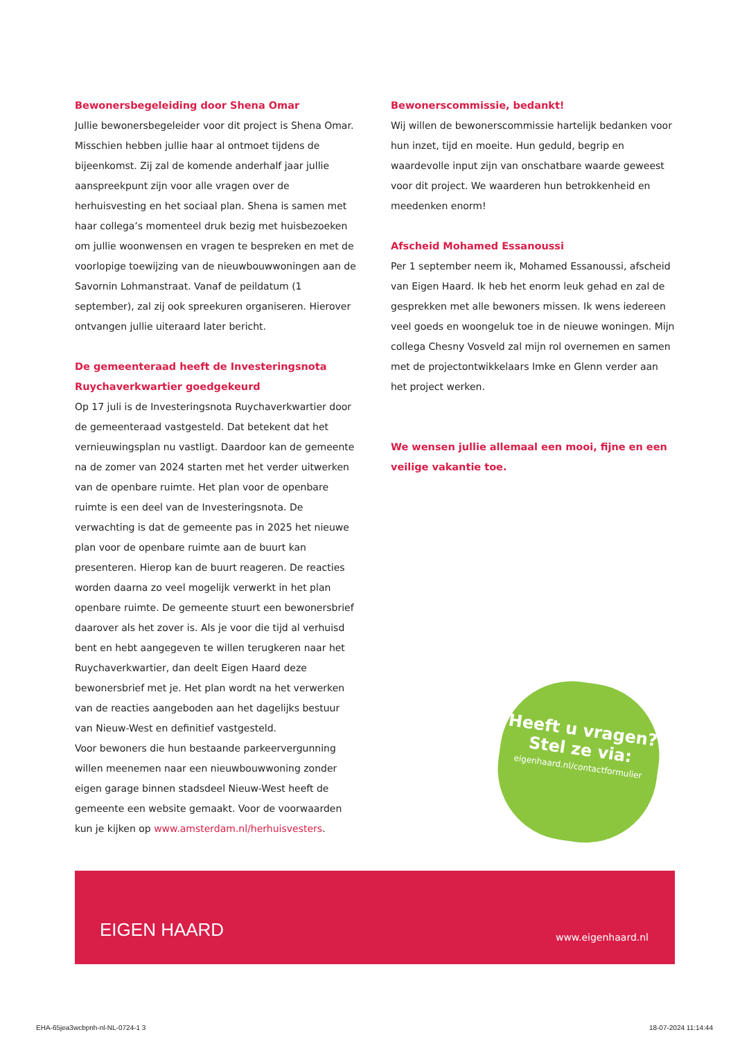Bewonersbegeleiding door Shena Omar
Jullie bewonersbegeleider voor dit project is Shena Omar. Misschien hebben jullie haar al ontmoet tijdens de bijeenkomst. Zij zal de komende anderhalf jaar jullie aanspreekpunt zijn voor alle vragen over de herhuisvesting en het sociaal plan. Shena is samen met haar collega’s momenteel druk bezig met huisbezoeken om jullie woonwensen en vragen te bespreken en met de voorlopige toewijzing van de nieuwbouwwoningen aan de Savornin Lohmanstraat. Vanaf de peildatum (1 september), zal zij ook spreekuren organiseren. Hierover ontvangen jullie uiteraard later bericht.
De gemeenteraad heeft de Investeringsnota Ruychaverkwartier goedgekeurd
Op 17 juli is de Investeringsnota Ruychaverkwartier door de gemeenteraad vastgesteld. Dat betekent dat het vernieuwingsplan nu vastligt. Daardoor kan de gemeente na de zomer van 2024 starten met het verder uitwerken van de openbare ruimte. Het plan voor de openbare ruimte is een deel van de Investeringsnota. De verwachting is dat de gemeente pas in 2025 het nieuwe plan voor de openbare ruimte aan de buurt kan presenteren. Hierop kan de buurt reageren. De reacties worden daarna zo veel mogelijk verwerkt in het plan openbare ruimte. De gemeente stuurt een bewonersbrief daarover als het zover is. Als je voor die tijd al verhuisd bent en hebt aangegeven te willen terugkeren naar het Ruychaverkwartier, dan deelt Eigen Haard deze bewonersbrief met je. Het plan wordt na het verwerken van de reacties aangeboden aan het dagelijks bestuur van Nieuw-West en definitief vastgesteld.
Voor bewoners die hun bestaande parkeervergunning willen meenemen naar een nieuwbouwwoning zonder eigen garage binnen stadsdeel Nieuw-West heeft de gemeente een website gemaakt. Voor de voorwaarden kun je kijken op www.amsterdam.nl/herhuisvesters.
Bewonerscommissie, bedankt!
Wij willen de bewonerscommissie hartelijk bedanken voor hun inzet, tijd en moeite. Hun geduld, begrip en waardevolle input zijn van onschatbare waarde geweest voor dit project. We waarderen hun betrokkenheid en meedenken enorm!
Afscheid Mohamed Essanoussi
Per 1 september neem ik, Mohamed Essanoussi, afscheid van Eigen Haard. Ik heb het enorm leuk gehad en zal de gesprekken met alle bewoners missen. Ik wens iedereen veel goeds en woongeluk toe in de nieuwe woningen. Mijn collega Chesny Vosveld zal mijn rol overnemen en samen met de projectontwikkelaars Imke en Glenn verder aan het project werken.
We wensen jullie allemaal een mooi, fijne en een veilige vakantie toe.
Heeft u vragen?
Stel ze via:
eigenhaard.nl/contactformulier
EIGEN HAARD www.eigenhaard.nl
EHA-65jea3wcbpnh-nl-NL-0724-1 3 18-07-2024 11:14:44